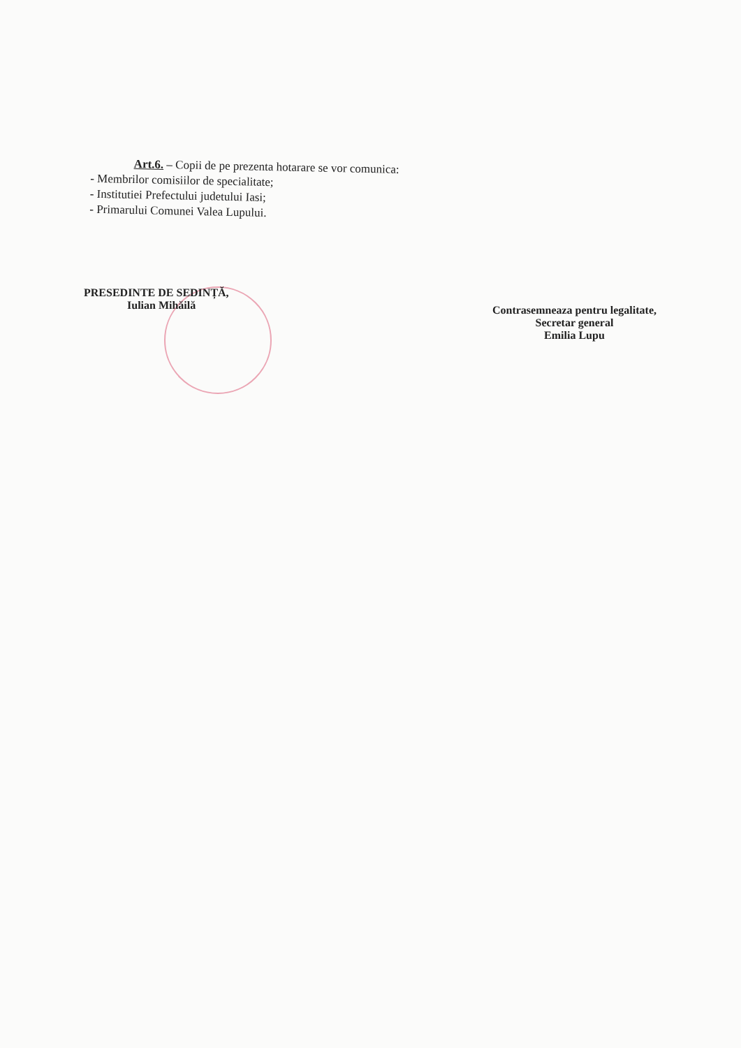Art.6. – Copii de pe prezenta hotarare se vor comunica:
- Membrilor comisiilor de specialitate;
- Institutiei Prefectului judetului Iasi;
- Primarului Comunei Valea Lupului.
PRESEDINTE DE SEDINȚĂ,
Iulian Mihăilă
Contrasemneaza pentru legalitate,
Secretar general
Emilia Lupu